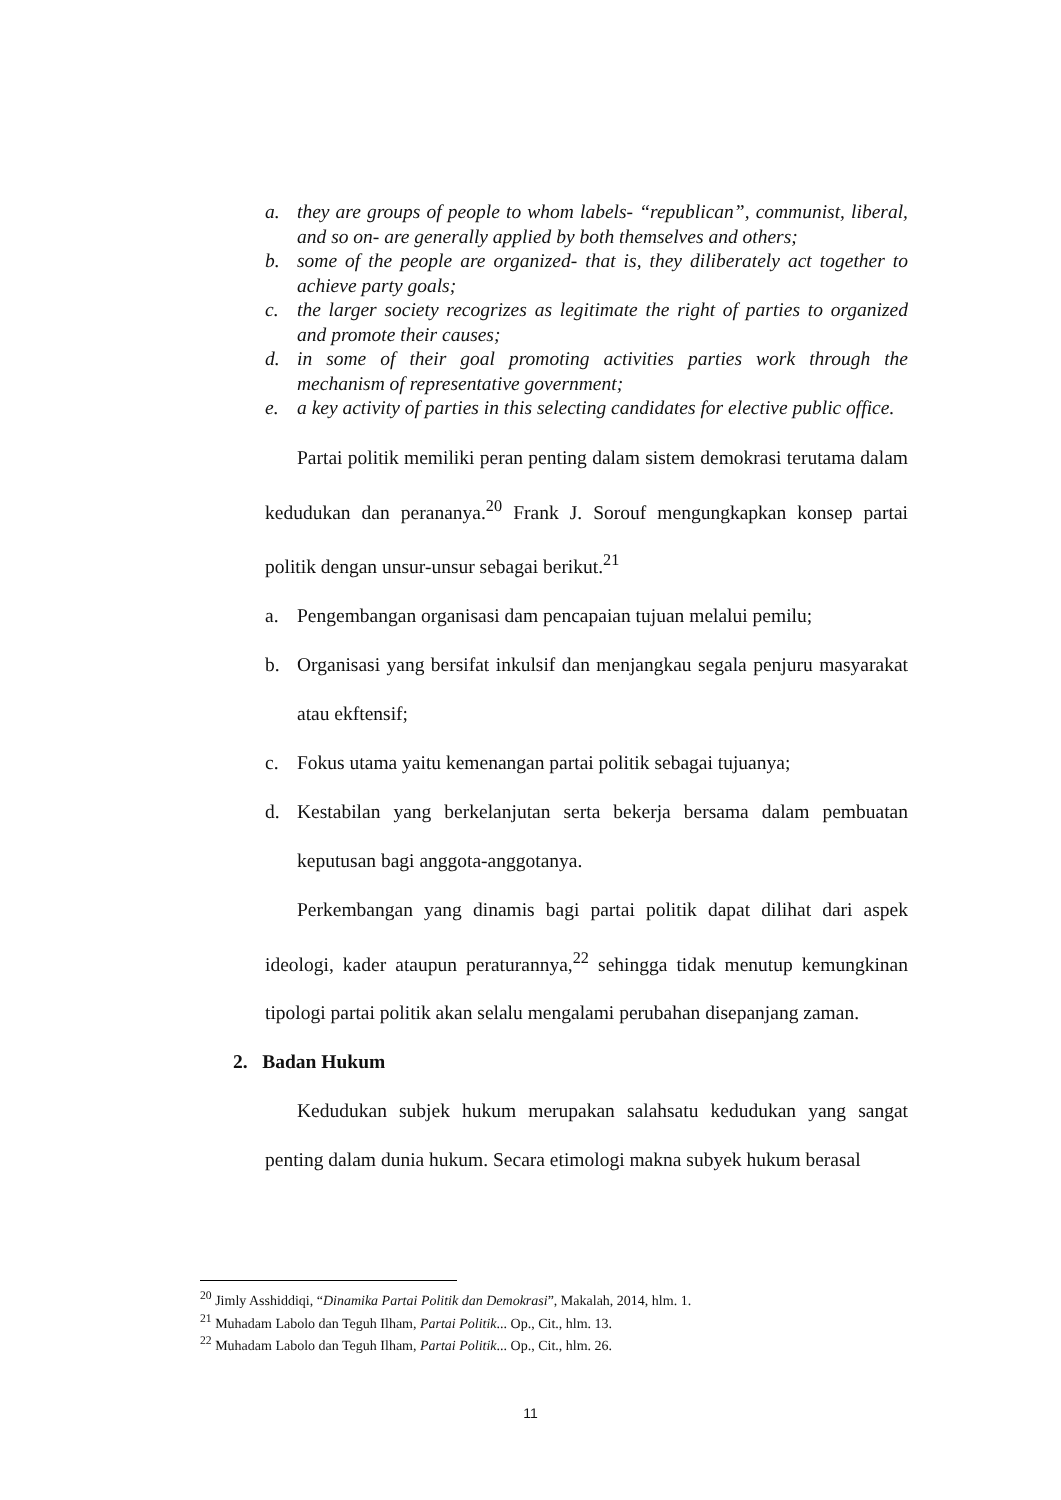a. they are groups of people to whom labels- “republican”, communist, liberal, and so on- are generally applied by both themselves and others;
b. some of the people are organized- that is, they diliberately act together to achieve party goals;
c. the larger society recogrizes as legitimate the right of parties to organized and promote their causes;
d. in some of their goal promoting activities parties work through the mechanism of representative government;
e. a key activity of parties in this selecting candidates for elective public office.
Partai politik memiliki peran penting dalam sistem demokrasi terutama dalam kedudukan dan perananya.<sup>20</sup> Frank J. Sorouf mengungkapkan konsep partai politik dengan unsur-unsur sebagai berikut.<sup>21</sup>
a. Pengembangan organisasi dam pencapaian tujuan melalui pemilu;
b. Organisasi yang bersifat inkulsif dan menjangkau segala penjuru masyarakat atau ekftensif;
c. Fokus utama yaitu kemenangan partai politik sebagai tujuanya;
d. Kestabilan yang berkelanjutan serta bekerja bersama dalam pembuatan keputusan bagi anggota-anggotanya.
Perkembangan yang dinamis bagi partai politik dapat dilihat dari aspek ideologi, kader ataupun peraturannya,<sup>22</sup> sehingga tidak menutup kemungkinan tipologi partai politik akan selalu mengalami perubahan disepanjang zaman.
2. Badan Hukum
Kedudukan subjek hukum merupakan salahsatu kedudukan yang sangat penting dalam dunia hukum. Secara etimologi makna subyek hukum berasal
<sup>20</sup> Jimly Asshiddiqi, “Dinamika Partai Politik dan Demokrasi”, Makalah, 2014, hlm. 1.
<sup>21</sup> Muhadam Labolo dan Teguh Ilham, Partai Politik... Op., Cit., hlm. 13.
<sup>22</sup> Muhadam Labolo dan Teguh Ilham, Partai Politik... Op., Cit., hlm. 26.
11